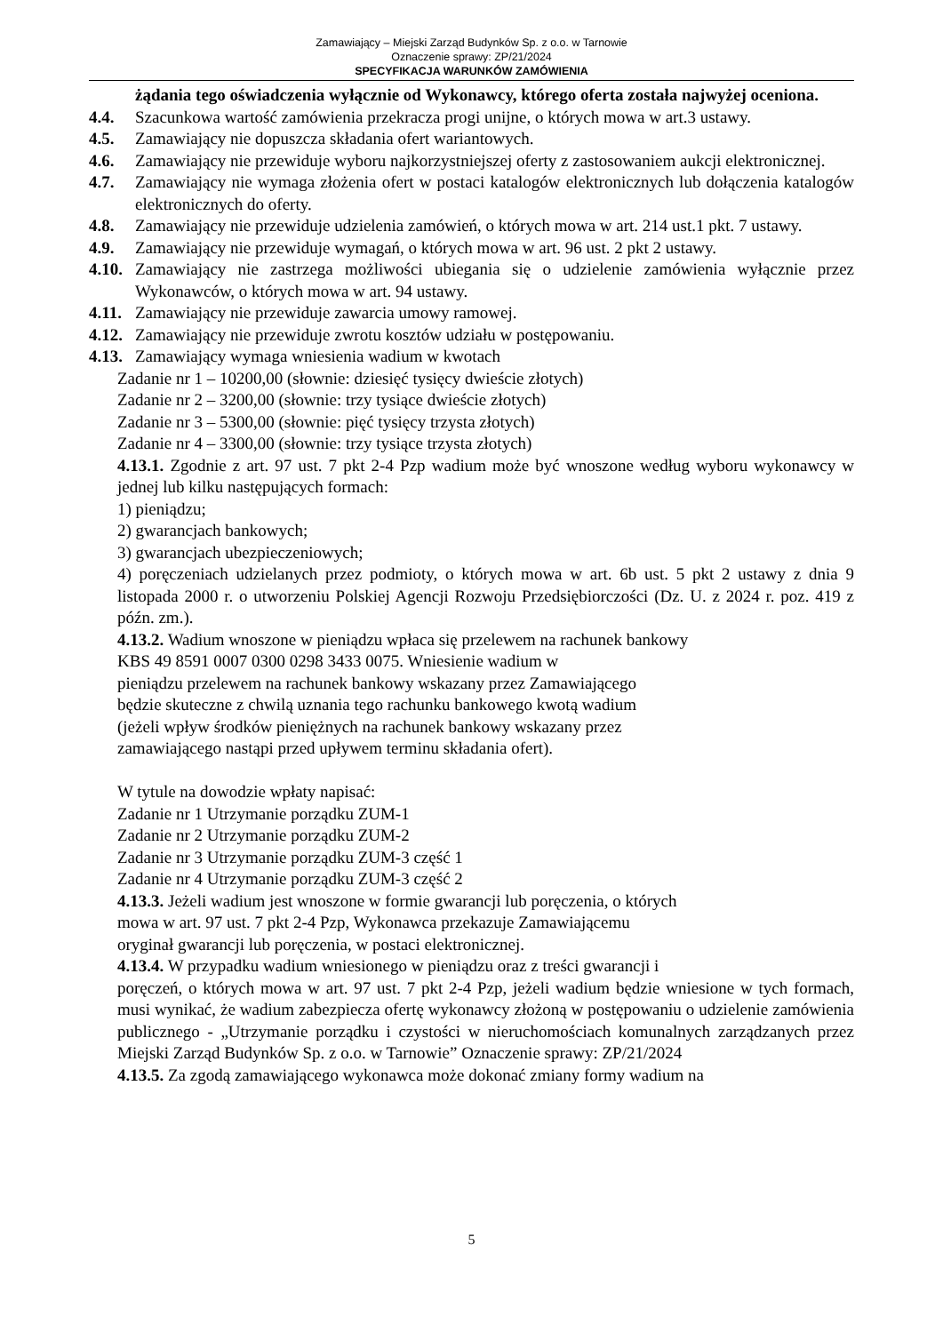Zamawiający – Miejski Zarząd Budynków Sp. z o.o. w Tarnowie
Oznaczenie sprawy: ZP/21/2024
SPECYFIKACJA WARUNKÓW ZAMÓWIENIA
żądania tego oświadczenia wyłącznie od Wykonawcy, którego oferta została najwyżej oceniona.
4.4. Szacunkowa wartość zamówienia przekracza progi unijne, o których mowa w art.3 ustawy.
4.5. Zamawiający nie dopuszcza składania ofert wariantowych.
4.6. Zamawiający nie przewiduje wyboru najkorzystniejszej oferty z zastosowaniem aukcji elektronicznej.
4.7. Zamawiający nie wymaga złożenia ofert w postaci katalogów elektronicznych lub dołączenia katalogów elektronicznych do oferty.
4.8. Zamawiający nie przewiduje udzielenia zamówień, o których mowa w art. 214 ust.1 pkt. 7 ustawy.
4.9. Zamawiający nie przewiduje wymagań, o których mowa w art. 96 ust. 2 pkt 2 ustawy.
4.10. Zamawiający nie zastrzega możliwości ubiegania się o udzielenie zamówienia wyłącznie przez Wykonawców, o których mowa w art. 94 ustawy.
4.11. Zamawiający nie przewiduje zawarcia umowy ramowej.
4.12. Zamawiający nie przewiduje zwrotu kosztów udziału w postępowaniu.
4.13. Zamawiający wymaga wniesienia wadium w kwotach
Zadanie nr 1 – 10200,00 (słownie: dziesięć tysięcy dwieście złotych)
Zadanie nr 2 – 3200,00 (słownie: trzy tysiące dwieście złotych)
Zadanie nr 3 – 5300,00 (słownie: pięć tysięcy trzysta złotych)
Zadanie nr 4 – 3300,00 (słownie: trzy tysiące trzysta złotych)
4.13.1. Zgodnie z art. 97 ust. 7 pkt 2-4 Pzp wadium może być wnoszone według wyboru wykonawcy w jednej lub kilku następujących formach:
1) pieniądzu;
2) gwarancjach bankowych;
3) gwarancjach ubezpieczeniowych;
4) poręczeniach udzielanych przez podmioty, o których mowa w art. 6b ust. 5 pkt 2 ustawy z dnia 9 listopada 2000 r. o utworzeniu Polskiej Agencji Rozwoju Przedsiębiorczości (Dz. U. z 2024 r. poz. 419 z późn. zm.).
4.13.2. Wadium wnoszone w pieniądzu wpłaca się przelewem na rachunek bankowy
KBS 49 8591 0007 0300 0298 3433 0075. Wniesienie wadium w
pieniądzu przelewem na rachunek bankowy wskazany przez Zamawiającego
będzie skuteczne z chwilą uznania tego rachunku bankowego kwotą wadium
(jeżeli wpływ środków pieniężnych na rachunek bankowy wskazany przez
zamawiającego nastąpi przed upływem terminu składania ofert).
W tytule na dowodzie wpłaty napisać:
Zadanie nr 1 Utrzymanie porządku ZUM-1
Zadanie nr 2 Utrzymanie porządku ZUM-2
Zadanie nr 3 Utrzymanie porządku ZUM-3 część 1
Zadanie nr 4 Utrzymanie porządku ZUM-3 część 2
4.13.3. Jeżeli wadium jest wnoszone w formie gwarancji lub poręczenia, o których
mowa w art. 97 ust. 7 pkt 2-4 Pzp, Wykonawca przekazuje Zamawiającemu
oryginał gwarancji lub poręczenia, w postaci elektronicznej.
4.13.4. W przypadku wadium wniesionego w pieniądzu oraz z treści gwarancji i
poręczeń, o których mowa w art. 97 ust. 7 pkt 2-4 Pzp, jeżeli wadium będzie wniesione w tych formach, musi wynikać, że wadium zabezpiecza ofertę wykonawcy złożoną w postępowaniu o udzielenie zamówienia publicznego - „Utrzymanie porządku i czystości w nieruchomościach komunalnych zarządzanych przez Miejski Zarząd Budynków Sp. z o.o. w Tarnowie” Oznaczenie sprawy: ZP/21/2024
4.13.5. Za zgodą zamawiającego wykonawca może dokonać zmiany formy wadium na
5